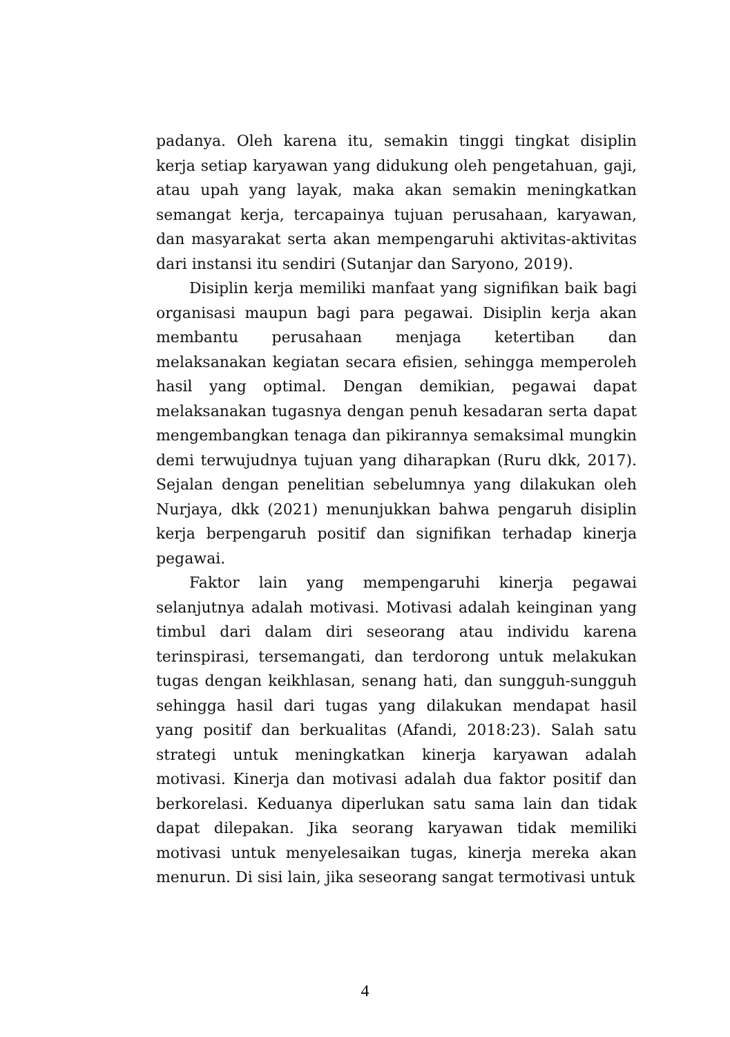padanya. Oleh karena itu, semakin tinggi tingkat disiplin kerja setiap karyawan yang didukung oleh pengetahuan, gaji, atau upah yang layak, maka akan semakin meningkatkan semangat kerja, tercapainya tujuan perusahaan, karyawan, dan masyarakat serta akan mempengaruhi aktivitas-aktivitas dari instansi itu sendiri (Sutanjar dan Saryono, 2019).
Disiplin kerja memiliki manfaat yang signifikan baik bagi organisasi maupun bagi para pegawai. Disiplin kerja akan membantu perusahaan menjaga ketertiban dan melaksanakan kegiatan secara efisien, sehingga memperoleh hasil yang optimal. Dengan demikian, pegawai dapat melaksanakan tugasnya dengan penuh kesadaran serta dapat mengembangkan tenaga dan pikirannya semaksimal mungkin demi terwujudnya tujuan yang diharapkan (Ruru dkk, 2017). Sejalan dengan penelitian sebelumnya yang dilakukan oleh Nurjaya, dkk (2021) menunjukkan bahwa pengaruh disiplin kerja berpengaruh positif dan signifikan terhadap kinerja pegawai.
Faktor lain yang mempengaruhi kinerja pegawai selanjutnya adalah motivasi. Motivasi adalah keinginan yang timbul dari dalam diri seseorang atau individu karena terinspirasi, tersemangati, dan terdorong untuk melakukan tugas dengan keikhlasan, senang hati, dan sungguh-sungguh sehingga hasil dari tugas yang dilakukan mendapat hasil yang positif dan berkualitas (Afandi, 2018:23). Salah satu strategi untuk meningkatkan kinerja karyawan adalah motivasi. Kinerja dan motivasi adalah dua faktor positif dan berkorelasi. Keduanya diperlukan satu sama lain dan tidak dapat dilepakan. Jika seorang karyawan tidak memiliki motivasi untuk menyelesaikan tugas, kinerja mereka akan menurun. Di sisi lain, jika seseorang sangat termotivasi untuk
4